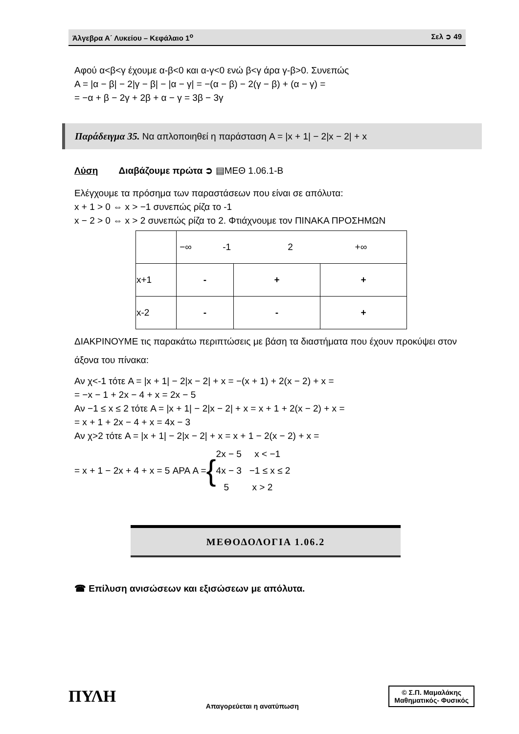Άλγεβρα Α΄ Λυκείου – Κεφάλαιο 1<sup>ο</sup> Σελ ➲ 49
Αφού α<β<γ έχουμε α-β<0 και α-γ<0 ενώ β<γ άρα γ-β>0. Συνεπώς
A = |α − β| − 2|γ − β| − |α − γ| = −(α − β) − 2(γ − β) + (α − γ) =
= −α + β − 2γ + 2β + α − γ = 3β − 3γ
Παράδειγμα 35. Να απλοποιηθεί η παράσταση A = |x + 1| − 2|x − 2| + x
Λύση Διαβάζουμε πρώτα ➲ ▤ΜΕΘ 1.06.1-Β
Ελέγχουμε τα πρόσημα των παραστάσεων που είναι σε απόλυτα:
x + 1 > 0 ⇔ x > −1 συνεπώς ρίζα το -1
x − 2 > 0 ⇔ x > 2 συνεπώς ρίζα το 2. Φτιάχνουμε τον ΠΙΝΑΚΑ ΠΡΟΣΗΜΩΝ
| | −∞ -1 2 +∞ | | |
| x+1 | - | + | + |
| x-2 | - | - | + |
ΔΙΑΚΡΙΝΟΥΜΕ τις παρακάτω περιπτώσεις με βάση τα διαστήματα που έχουν προκύψει στον άξονα του πίνακα:
Αν χ<-1 τότε A = |x + 1| − 2|x − 2| + x = −(x + 1) + 2(x − 2) + x =
= −x − 1 + 2x − 4 + x = 2x − 5
Αν −1 ≤ x ≤ 2 τότε A = |x + 1| − 2|x − 2| + x = x + 1 + 2(x − 2) + x =
= x + 1 + 2x − 4 + x = 4x − 3
Αν χ>2 τότε A = |x + 1| − 2|x − 2| + x = x + 1 − 2(x − 2) + x =
= x + 1 − 2x + 4 + x = 5 ΑΡΑ A = { 2x − 5 x < −1
4x − 3 −1 ≤ x ≤ 2
5 x > 2
ΜΕΘΟΔΟΛΟΓΙΑ 1.06.2
☎ Επίλυση ανισώσεων και εξισώσεων με απόλυτα.
ΠΥΛΗ Απαγορεύεται η ανατύπωση © Σ.Π. Μαμαλάκης
Μαθηματικός- Φυσικός